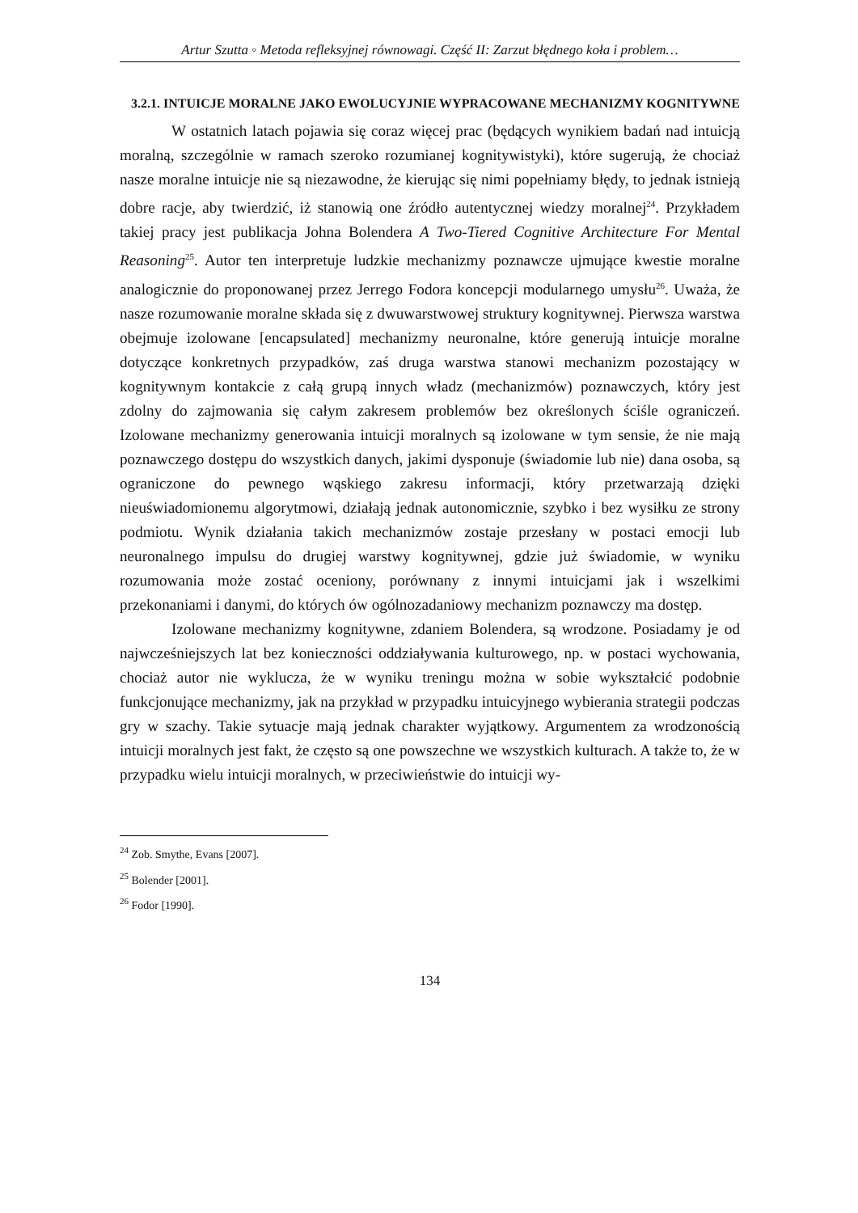Artur Szutta ◦ Metoda refleksyjnej równowagi. Część II: Zarzut błędnego koła i problem…
3.2.1. INTUICJE MORALNE JAKO EWOLUCYJNIE WYPRACOWANE MECHANIZMY KOGNITYWNE
W ostatnich latach pojawia się coraz więcej prac (będących wynikiem badań nad intuicją moralną, szczególnie w ramach szeroko rozumianej kognitywistyki), które sugerują, że chociaż nasze moralne intuicje nie są niezawodne, że kierując się nimi popełniamy błędy, to jednak istnieją dobre racje, aby twierdzić, iż stanowią one źródło autentycznej wiedzy moralnej<sup>24</sup>. Przykładem takiej pracy jest publikacja Johna Bolendera A Two-Tiered Cognitive Architecture For Mental Reasoning<sup>25</sup>. Autor ten interpretuje ludzkie mechanizmy poznawcze ujmujące kwestie moralne analogicznie do proponowanej przez Jerrego Fodora koncepcji modularnego umysłu<sup>26</sup>. Uważa, że nasze rozumowanie moralne składa się z dwuwarstwowej struktury kognitywnej. Pierwsza warstwa obejmuje izolowane [encapsulated] mechanizmy neuronalne, które generują intuicje moralne dotyczące konkretnych przypadków, zaś druga warstwa stanowi mechanizm pozostający w kognitywnym kontakcie z całą grupą innych władz (mechanizmów) poznawczych, który jest zdolny do zajmowania się całym zakresem problemów bez określonych ściśle ograniczeń. Izolowane mechanizmy generowania intuicji moralnych są izolowane w tym sensie, że nie mają poznawczego dostępu do wszystkich danych, jakimi dysponuje (świadomie lub nie) dana osoba, są ograniczone do pewnego wąskiego zakresu informacji, który przetwarzają dzięki nieuświadomionemu algorytmowi, działają jednak autonomicznie, szybko i bez wysiłku ze strony podmiotu. Wynik działania takich mechanizmów zostaje przesłany w postaci emocji lub neuronalnego impulsu do drugiej warstwy kognitywnej, gdzie już świadomie, w wyniku rozumowania może zostać oceniony, porównany z innymi intuicjami jak i wszelkimi przekonaniami i danymi, do których ów ogólnozadaniowy mechanizm poznawczy ma dostęp.
Izolowane mechanizmy kognitywne, zdaniem Bolendera, są wrodzone. Posiadamy je od najwcześniejszych lat bez konieczności oddziaływania kulturowego, np. w postaci wychowania, chociaż autor nie wyklucza, że w wyniku treningu można w sobie wykształcić podobnie funkcjonujące mechanizmy, jak na przykład w przypadku intuicyjnego wybierania strategii podczas gry w szachy. Takie sytuacje mają jednak charakter wyjątkowy. Argumentem za wrodzonością intuicji moralnych jest fakt, że często są one powszechne we wszystkich kulturach. A także to, że w przypadku wielu intuicji moralnych, w przeciwieństwie do intuicji wy-
<sup>24</sup> Zob. Smythe, Evans [2007].
<sup>25</sup> Bolender [2001].
<sup>26</sup> Fodor [1990].
134